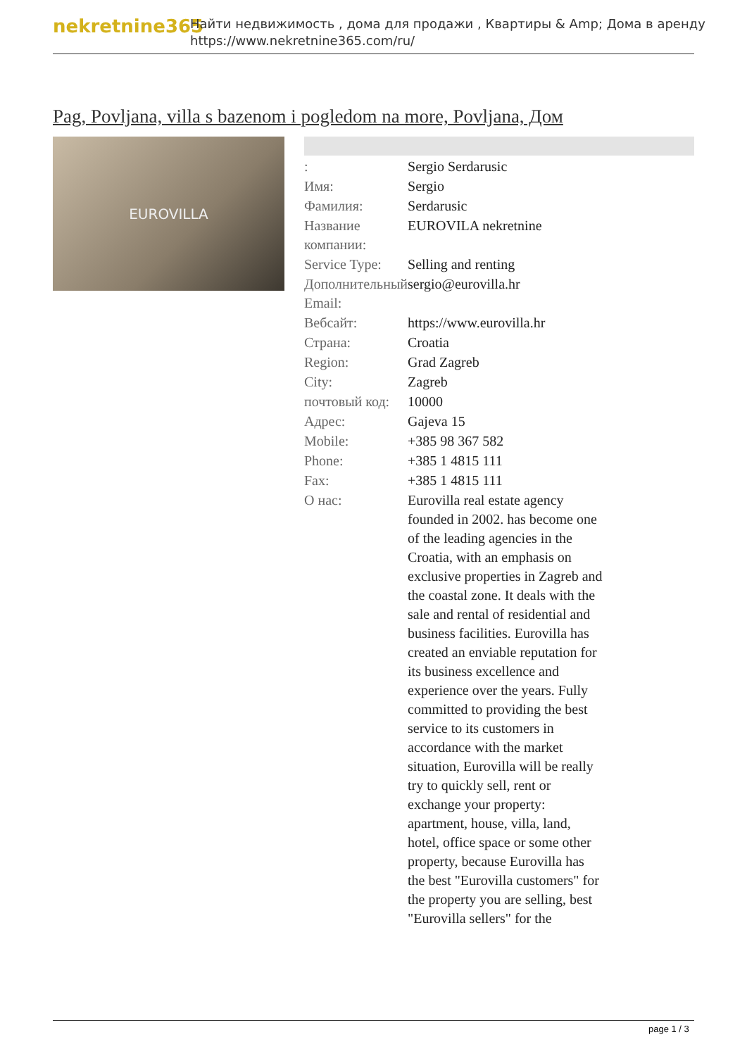nekretnine365
Найти недвижимость , дома для продажи , Квартиры & Amp; Дома в аренду
https://www.nekretnine365.com/ru/
Pag, Povljana, villa s bazenom i pogledom na more, Povljana, Дом
EUROVILLA
| : | Sergio Serdarusic |
| Имя: | Sergio |
| Фамилия: | Serdarusic |
| Название компании: | EUROVILA nekretnine |
| Service Type: | Selling and renting |
| Дополнительный Email: | sergio@eurovilla.hr |
| Вебсайт: | https://www.eurovilla.hr |
| Страна: | Croatia |
| Region: | Grad Zagreb |
| City: | Zagreb |
| почтовый код: | 10000 |
| Адрес: | Gajeva 15 |
| Mobile: | +385 98 367 582 |
| Phone: | +385 1 4815 111 |
| Fax: | +385 1 4815 111 |
| О нас: | Eurovilla real estate agency founded in 2002. has become one of the leading agencies in the Croatia, with an emphasis on exclusive properties in Zagreb and the coastal zone. It deals with the sale and rental of residential and business facilities. Eurovilla has created an enviable reputation for its business excellence and experience over the years. Fully committed to providing the best service to its customers in accordance with the market situation, Eurovilla will be really try to quickly sell, rent or exchange your property: apartment, house, villa, land, hotel, office space or some other property, because Eurovilla has the best "Eurovilla customers" for the property you are selling, best "Eurovilla sellers" for the |
page 1 / 3